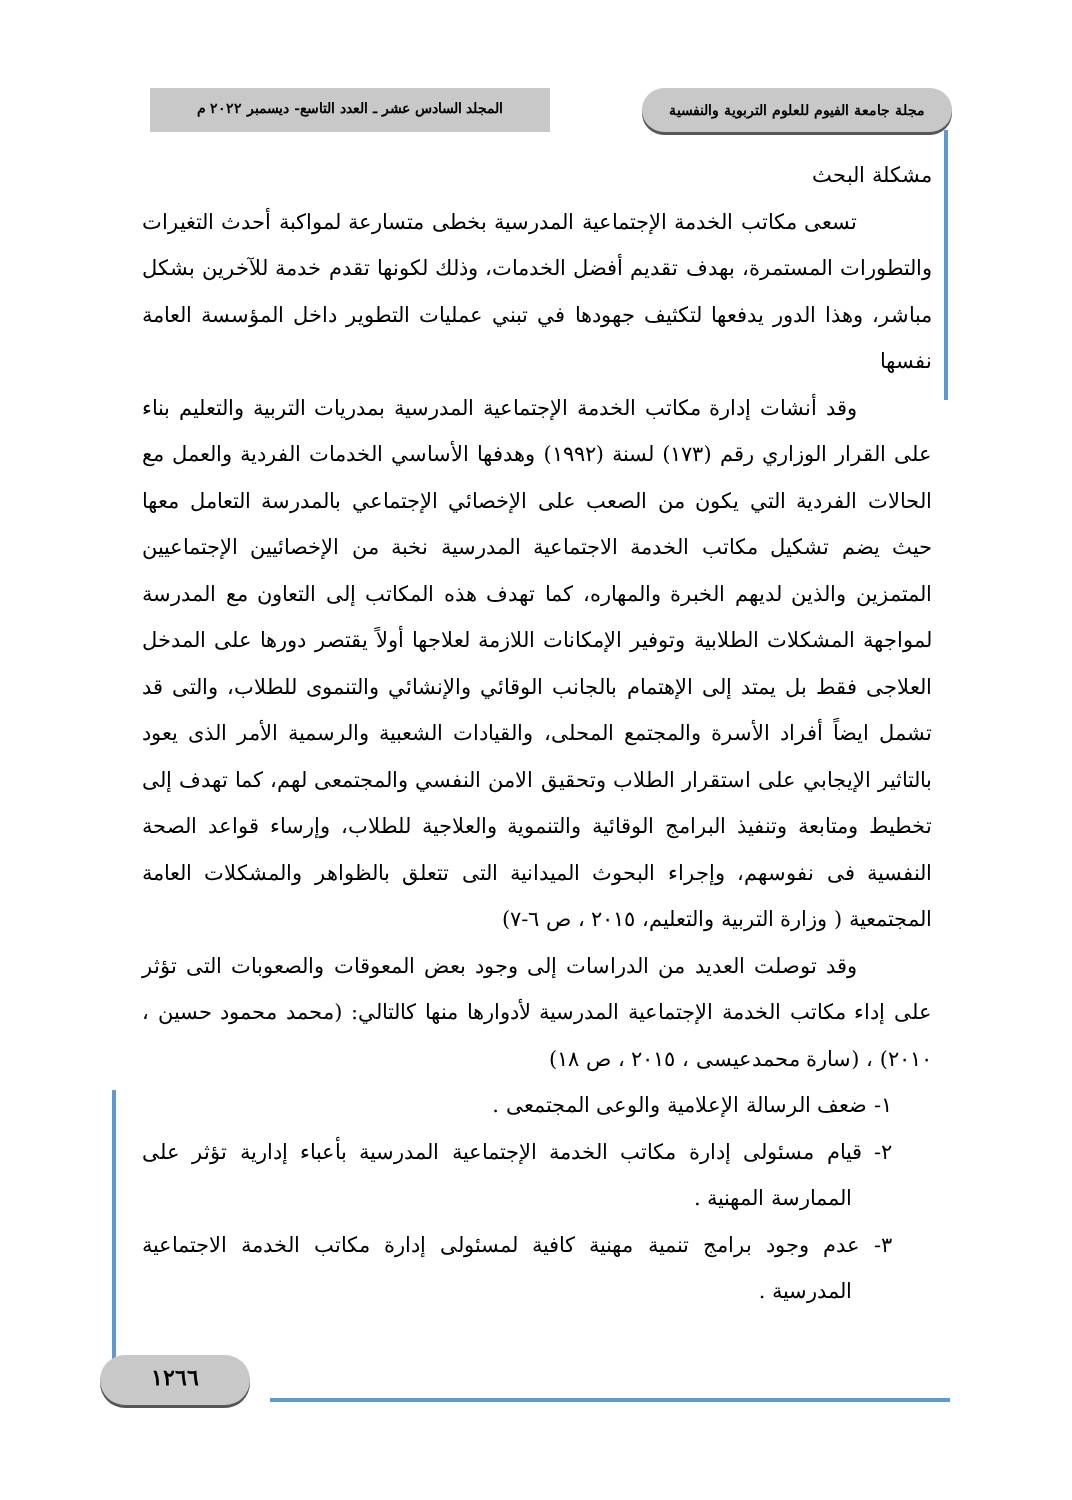مجلة جامعة الفيوم للعلوم التربوية والنفسية
المجلد السادس عشر ـ العدد التاسع- ديسمبر ٢٠٢٢ م
مشكلة البحث
تسعى مكاتب الخدمة الإجتماعية المدرسية بخطى متسارعة لمواكبة أحدث التغيرات والتطورات المستمرة، بهدف تقديم أفضل الخدمات، وذلك لكونها تقدم خدمة للآخرين بشكل مباشر، وهذا الدور يدفعها لتكثيف جهودها في تبني عمليات التطوير داخل المؤسسة العامة نفسها
وقد أنشات إدارة مكاتب الخدمة الإجتماعية المدرسية بمدريات التربية والتعليم بناء على القرار الوزاري رقم (١٧٣) لسنة (١٩٩٢) وهدفها الأساسي الخدمات الفردية والعمل مع الحالات الفردية التي يكون من الصعب على الإخصائي الإجتماعي بالمدرسة التعامل معها حيث يضم تشكيل مكاتب الخدمة الاجتماعية المدرسية نخبة من الإخصائيين الإجتماعيين المتمزين والذين لديهم الخبرة والمهاره، كما تهدف هذه المكاتب إلى التعاون مع المدرسة لمواجهة المشكلات الطلابية وتوفير الإمكانات اللازمة لعلاجها أولاً يقتصر دورها على المدخل العلاجى فقط بل يمتد إلى الإهتمام بالجانب الوقائي والإنشائي والتنموى للطلاب، والتى قد تشمل ايضاً أفراد الأسرة والمجتمع المحلى، والقيادات الشعبية والرسمية الأمر الذى يعود بالتاثير الإيجابي على استقرار الطلاب وتحقيق الامن النفسي والمجتمعى لهم، كما تهدف إلى تخطيط ومتابعة وتنفيذ البرامج الوقائية والتنموية والعلاجية للطلاب، وإرساء قواعد الصحة النفسية فى نفوسهم، وإجراء البحوث الميدانية التى تتعلق بالظواهر والمشكلات العامة المجتمعية ( وزارة التربية والتعليم، ٢٠١٥ ، ص ٦-٧)
وقد توصلت العديد من الدراسات إلى وجود بعض المعوقات والصعوبات التى تؤثر على إداء مكاتب الخدمة الإجتماعية المدرسية لأدوارها منها كالتالي: (محمد محمود حسين ، ٢٠١٠) ، (سارة محمدعيسى ، ٢٠١٥ ، ص ١٨)
١- ضعف الرسالة الإعلامية والوعى المجتمعى .
٢- قيام مسئولى إدارة مكاتب الخدمة الإجتماعية المدرسية بأعباء إدارية تؤثر على الممارسة المهنية .
٣- عدم وجود برامج تنمية مهنية كافية لمسئولى إدارة مكاتب الخدمة الاجتماعية المدرسية .
١٢٦٦